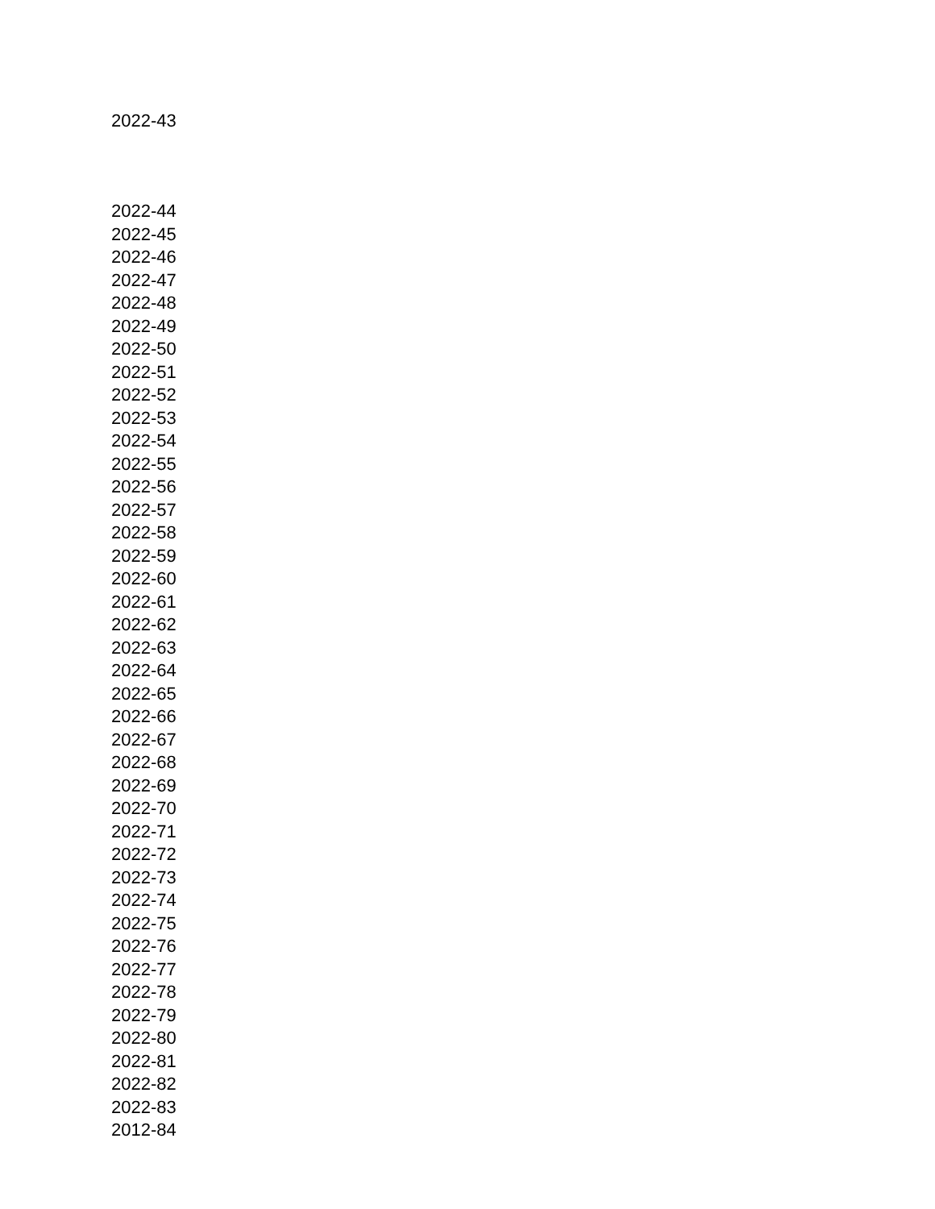2022-43
| 2022-44 |
| 2022-45 |
| 2022-46 |
| 2022-47 |
| 2022-48 |
| 2022-49 |
| 2022-50 |
| 2022-51 |
| 2022-52 |
| 2022-53 |
| 2022-54 |
| 2022-55 |
| 2022-56 |
| 2022-57 |
| 2022-58 |
| 2022-59 |
| 2022-60 |
| 2022-61 |
| 2022-62 |
| 2022-63 |
| 2022-64 |
| 2022-65 |
| 2022-66 |
| 2022-67 |
| 2022-68 |
| 2022-69 |
| 2022-70 |
| 2022-71 |
| 2022-72 |
| 2022-73 |
| 2022-74 |
| 2022-75 |
| 2022-76 |
| 2022-77 |
| 2022-78 |
| 2022-79 |
| 2022-80 |
| 2022-81 |
| 2022-82 |
| 2022-83 |
| 2012-84 |